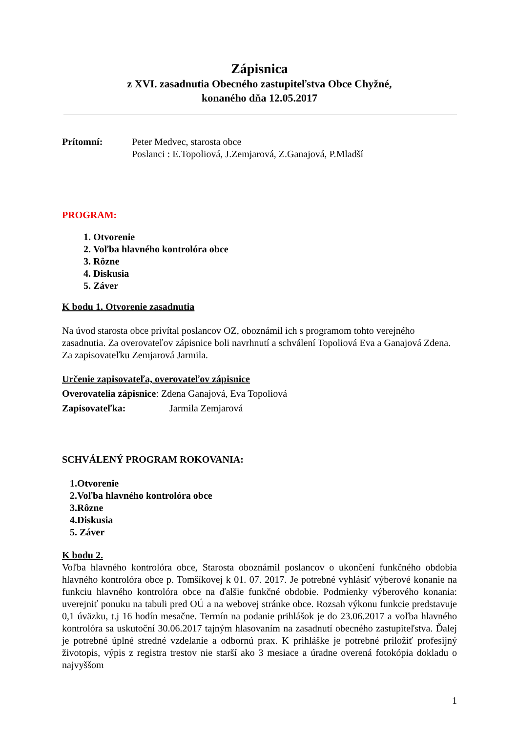Zápisnica
z XVI. zasadnutia Obecného zastupiteľstva Obce Chyžné,
konaného dňa 12.05.2017
Prítomní: Peter Medvec, starosta obce
Poslanci : E.Topoliová, J.Zemjarová, Z.Ganajová, P.Mladší
PROGRAM:
1. Otvorenie
2. Voľba hlavného kontrolóra obce
3. Rôzne
4. Diskusia
5. Záver
K bodu 1. Otvorenie zasadnutia
Na úvod starosta obce privítal poslancov OZ, oboznámil ich s programom tohto verejného zasadnutia. Za overovateľov zápisnice boli navrhnutí a schválení Topoliová Eva a Ganajová Zdena. Za zapisovateľku Zemjarová Jarmila.
Určenie zapisovateľa, overovateľov zápisnice
Overovatelia zápisnice: Zdena Ganajová, Eva Topoliová
Zapisovateľka: Jarmila Zemjarová
SCHVÁLENÝ PROGRAM ROKOVANIA:
1.Otvorenie
2.Voľba hlavného kontrolóra obce
3.Rôzne
4.Diskusia
5. Záver
K bodu 2.
Voľba hlavného kontrolóra obce, Starosta oboznámil poslancov o ukončení funkčného obdobia hlavného kontrolóra obce p. Tomšíkovej k 01. 07. 2017. Je potrebné vyhlásiť výberové konanie na funkciu hlavného kontrolóra obce na ďalšie funkčné obdobie. Podmienky výberového konania: uverejniť ponuku na tabuli pred OÚ a na webovej stránke obce. Rozsah výkonu funkcie predstavuje 0,1 úväzku, t.j 16 hodín mesačne. Termín na podanie prihlášok je do 23.06.2017 a voľba hlavného kontrolóra sa uskutoční 30.06.2017 tajným hlasovaním na zasadnutí obecného zastupiteľstva. Ďalej je potrebné úplné stredné vzdelanie a odbornú prax. K prihláške je potrebné priložiť profesijný životopis, výpis z registra trestov nie starší ako 3 mesiace a úradne overená fotokópia dokladu o najvyššom
1